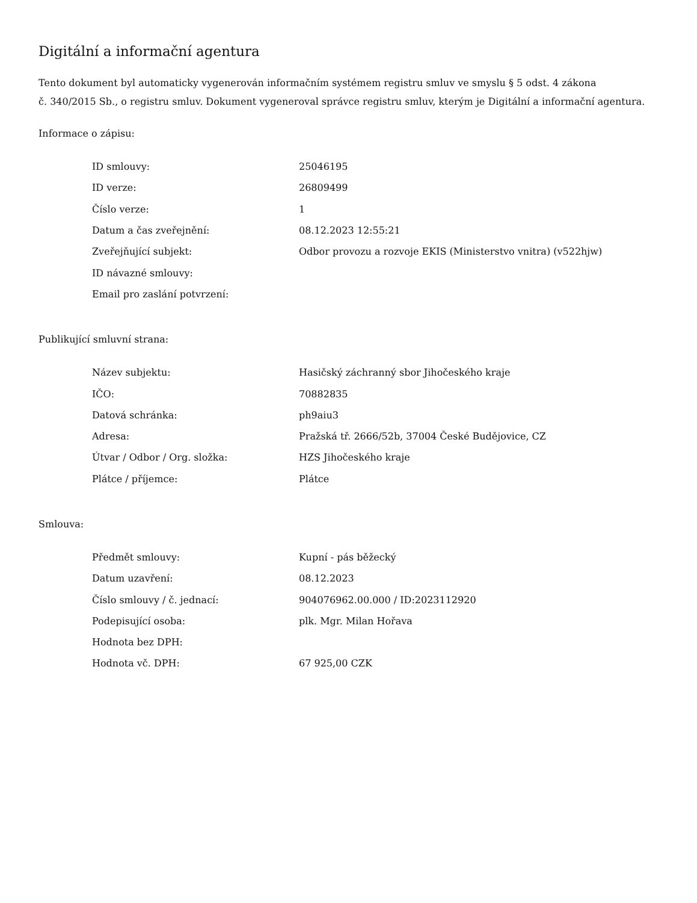Digitální a informační agentura
Tento dokument byl automaticky vygenerován informačním systémem registru smluv ve smyslu § 5 odst. 4 zákona
č. 340/2015 Sb., o registru smluv. Dokument vygeneroval správce registru smluv, kterým je Digitální a informační agentura.
Informace o zápisu:
| ID smlouvy: | 25046195 |
| ID verze: | 26809499 |
| Číslo verze: | 1 |
| Datum a čas zveřejnění: | 08.12.2023 12:55:21 |
| Zveřejňující subjekt: | Odbor provozu a rozvoje EKIS (Ministerstvo vnitra) (v522hjw) |
| ID návazné smlouvy: | |
| Email pro zaslání potvrzení: | |
Publikující smluvní strana:
| Název subjektu: | Hasičský záchranný sbor Jihočeského kraje |
| IČO: | 70882835 |
| Datová schránka: | ph9aiu3 |
| Adresa: | Pražská tř. 2666/52b, 37004 České Budějovice, CZ |
| Útvar / Odbor / Org. složka: | HZS Jihočeského kraje |
| Plátce / příjemce: | Plátce |
Smlouva:
| Předmět smlouvy: | Kupní - pás běžecký |
| Datum uzavření: | 08.12.2023 |
| Číslo smlouvy / č. jednací: | 904076962.00.000 / ID:2023112920 |
| Podepisující osoba: | plk. Mgr. Milan Hořava |
| Hodnota bez DPH: | |
| Hodnota vč. DPH: | 67 925,00 CZK |